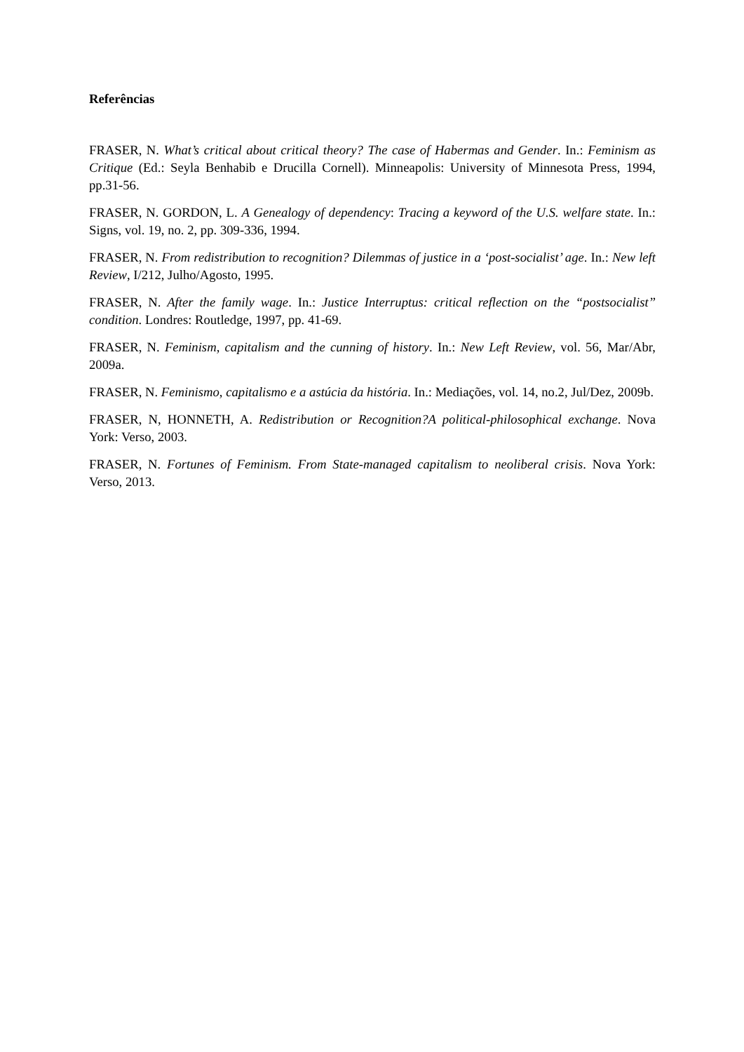Referências
FRASER, N. What’s critical about critical theory? The case of Habermas and Gender. In.: Feminism as Critique (Ed.: Seyla Benhabib e Drucilla Cornell). Minneapolis: University of Minnesota Press, 1994, pp.31-56.
FRASER, N. GORDON, L. A Genealogy of dependency: Tracing a keyword of the U.S. welfare state. In.: Signs, vol. 19, no. 2, pp. 309-336, 1994.
FRASER, N. From redistribution to recognition? Dilemmas of justice in a ‘post-socialist’ age. In.: New left Review, I/212, Julho/Agosto, 1995.
FRASER, N. After the family wage. In.: Justice Interruptus: critical reflection on the “postsocialist” condition. Londres: Routledge, 1997, pp. 41-69.
FRASER, N. Feminism, capitalism and the cunning of history. In.: New Left Review, vol. 56, Mar/Abr, 2009a.
FRASER, N. Feminismo, capitalismo e a astúcia da história. In.: Mediações, vol. 14, no.2, Jul/Dez, 2009b.
FRASER, N, HONNETH, A. Redistribution or Recognition?A political-philosophical exchange. Nova York: Verso, 2003.
FRASER, N. Fortunes of Feminism. From State-managed capitalism to neoliberal crisis. Nova York: Verso, 2013.